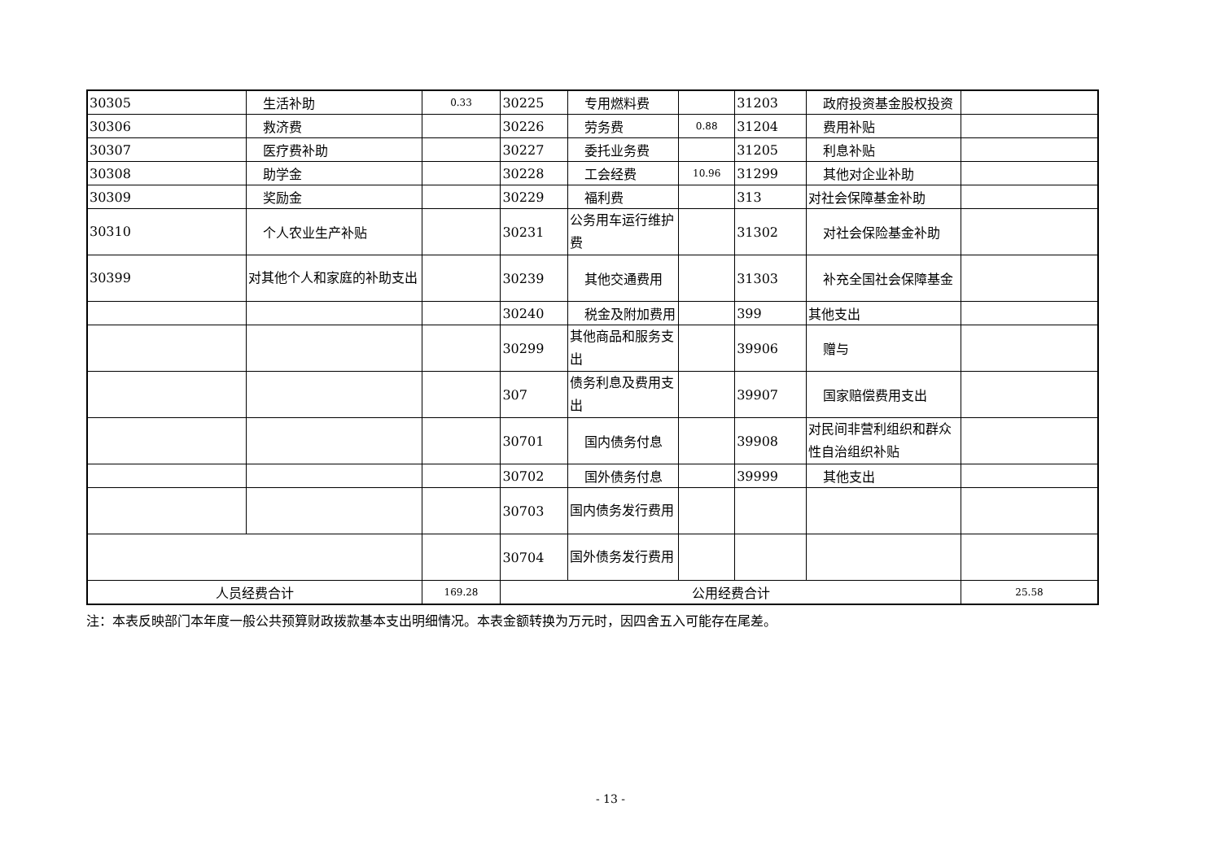| 30305 | 生活补助 | 0.33 | 30225 | 专用燃料费 | | 31203 | 政府投资基金股权投资 | |
| 30306 | 救济费 | | 30226 | 劳务费 | 0.88 | 31204 | 费用补贴 | |
| 30307 | 医疗费补助 | | 30227 | 委托业务费 | | 31205 | 利息补贴 | |
| 30308 | 助学金 | | 30228 | 工会经费 | 10.96 | 31299 | 其他对企业补助 | |
| 30309 | 奖励金 | | 30229 | 福利费 | | 313 | 对社会保障基金补助 | |
| 30310 | 个人农业生产补贴 | | 30231 | 公务用车运行维护费 | | 31302 | 对社会保险基金补助 | |
| 30399 | 对其他个人和家庭的补助支出 | | 30239 | 其他交通费用 | | 31303 | 补充全国社会保障基金 | |
| | | | 30240 | 税金及附加费用 | | 399 | 其他支出 | |
| | | | 30299 | 其他商品和服务支出 | | 39906 | 赠与 | |
| | | | 307 | 债务利息及费用支出 | | 39907 | 国家赔偿费用支出 | |
| | | | 30701 | 国内债务付息 | | 39908 | 对民间非营利组织和群众性自治组织补贴 | |
| | | | 30702 | 国外债务付息 | | 39999 | 其他支出 | |
| | | | 30703 | 国内债务发行费用 | | | | |
| | | | 30704 | 国外债务发行费用 | | | | |
| 人员经费合计 | | 169.28 | 公用经费合计 | | | | | 25.58 |
注：本表反映部门本年度一般公共预算财政拨款基本支出明细情况。本表金额转换为万元时，因四舍五入可能存在尾差。
- 13 -